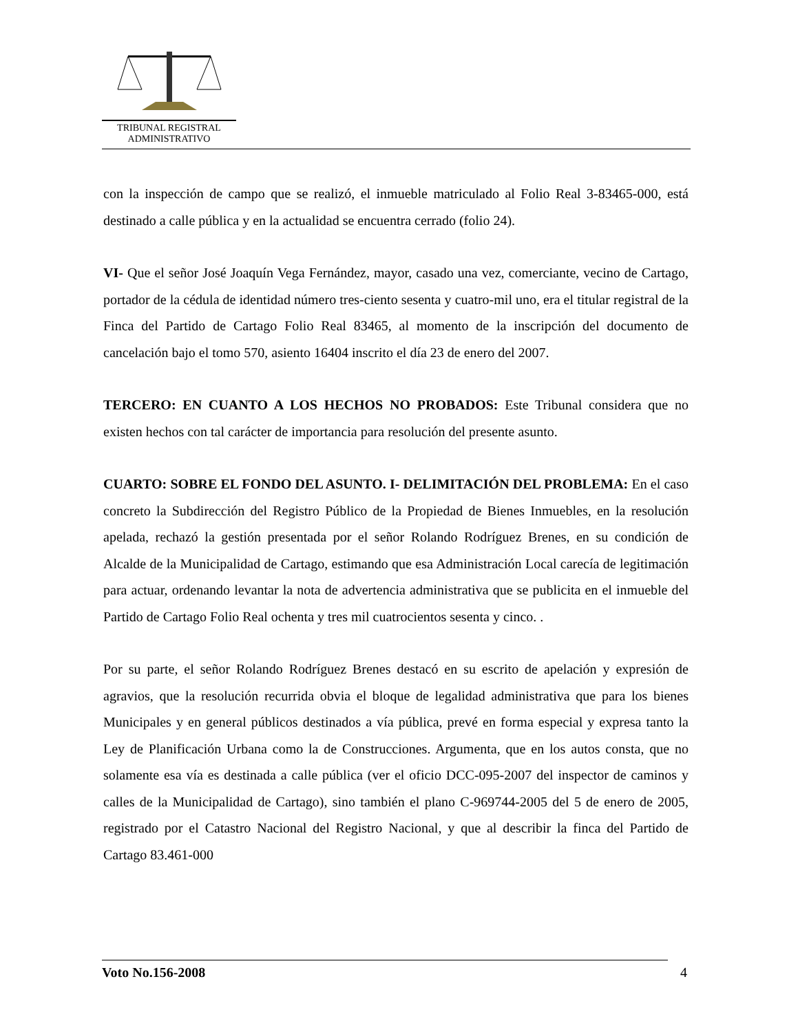TRIBUNAL REGISTRAL
ADMINISTRATIVO
con la inspección de campo que se realizó, el inmueble matriculado al Folio Real 3-83465-000, está destinado a calle pública y en la actualidad se encuentra cerrado (folio 24).
VI- Que el señor José Joaquín Vega Fernández, mayor, casado una vez, comerciante, vecino de Cartago, portador de la cédula de identidad número tres-ciento sesenta y cuatro-mil uno, era el titular registral de la Finca del Partido de Cartago Folio Real 83465, al momento de la inscripción del documento de cancelación bajo el tomo 570, asiento 16404 inscrito el día 23 de enero del 2007.
TERCERO: EN CUANTO A LOS HECHOS NO PROBADOS: Este Tribunal considera que no existen hechos con tal carácter de importancia para resolución del presente asunto.
CUARTO: SOBRE EL FONDO DEL ASUNTO. I- DELIMITACIÓN DEL PROBLEMA: En el caso concreto la Subdirección del Registro Público de la Propiedad de Bienes Inmuebles, en la resolución apelada, rechazó la gestión presentada por el señor Rolando Rodríguez Brenes, en su condición de Alcalde de la Municipalidad de Cartago, estimando que esa Administración Local carecía de legitimación para actuar, ordenando levantar la nota de advertencia administrativa que se publicita en el inmueble del Partido de Cartago Folio Real ochenta y tres mil cuatrocientos sesenta y cinco. .
Por su parte, el señor Rolando Rodríguez Brenes destacó en su escrito de apelación y expresión de agravios, que la resolución recurrida obvia el bloque de legalidad administrativa que para los bienes Municipales y en general públicos destinados a vía pública, prevé en forma especial y expresa tanto la Ley de Planificación Urbana como la de Construcciones. Argumenta, que en los autos consta, que no solamente esa vía es destinada a calle pública (ver el oficio DCC-095-2007 del inspector de caminos y calles de la Municipalidad de Cartago), sino también el plano C-969744-2005 del 5 de enero de 2005, registrado por el Catastro Nacional del Registro Nacional, y que al describir la finca del Partido de Cartago 83.461-000
Voto No.156-2008 4